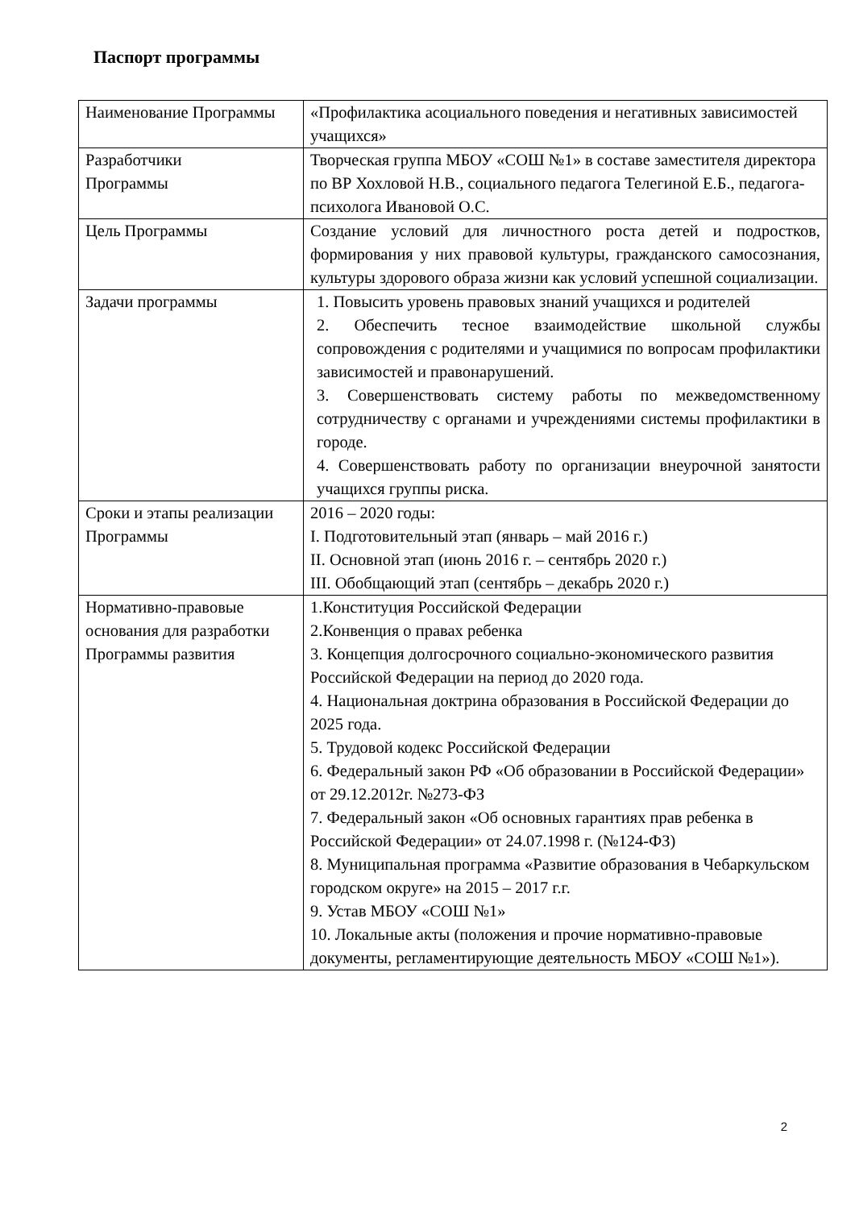Паспорт программы
| Наименование Программы | «Профилактика асоциального поведения и негативных зависимостей учащихся» |
| Разработчики Программы | Творческая группа МБОУ «СОШ №1» в составе заместителя директора по ВР Хохловой Н.В., социального педагога Телегиной Е.Б., педагога-психолога Ивановой О.С. |
| Цель Программы | Создание условий для личностного роста детей и подростков, формирования у них правовой культуры, гражданского самосознания, культуры здорового образа жизни как условий успешной социализации. |
| Задачи программы | 1. Повысить уровень правовых знаний учащихся и родителей 2. Обеспечить тесное взаимодействие школьной службы сопровождения с родителями и учащимися по вопросам профилактики зависимостей и правонарушений. 3. Совершенствовать систему работы по межведомственному сотрудничеству с органами и учреждениями системы профилактики в городе. 4. Совершенствовать работу по организации внеурочной занятости учащихся группы риска. |
| Сроки и этапы реализации Программы | 2016 – 2020 годы: I. Подготовительный этап (январь – май 2016 г.) II. Основной этап (июнь 2016 г. – сентябрь 2020 г.) III. Обобщающий этап (сентябрь – декабрь 2020 г.) |
| Нормативно-правовые основания для разработки Программы развития | 1.Конституция Российской Федерации 2.Конвенция о правах ребенка 3. Концепция долгосрочного социально-экономического развития Российской Федерации на период до 2020 года. 4. Национальная доктрина образования в Российской Федерации до 2025 года. 5. Трудовой кодекс Российской Федерации 6. Федеральный закон РФ «Об образовании в Российской Федерации» от 29.12.2012г. №273-ФЗ 7. Федеральный закон «Об основных гарантиях прав ребенка в Российской Федерации» от 24.07.1998 г. (№124-ФЗ) 8. Муниципальная программа «Развитие образования в Чебаркульском городском округе» на 2015 – 2017 г.г. 9. Устав МБОУ «СОШ №1» 10. Локальные акты (положения и прочие нормативно-правовые документы, регламентирующие деятельность МБОУ «СОШ №1»). |
2